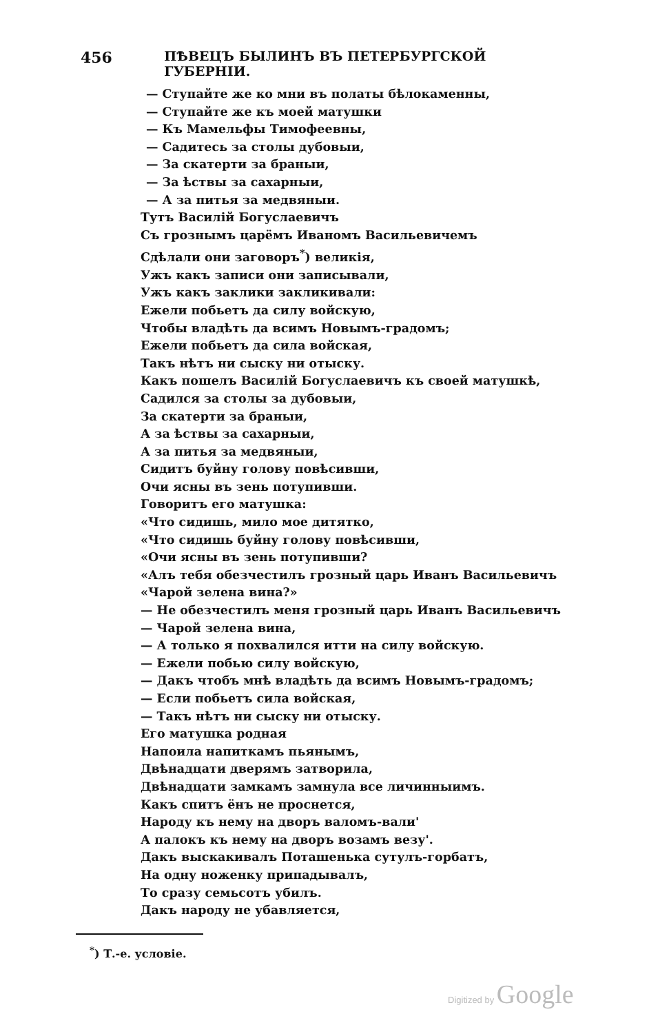456
ПѢВЕЦЪ БЫЛИНЪ ВЪ ПЕТЕРБУРГСКОЙ ГУБЕРНІИ.
— Ступайте же ко мни въ полаты бѣлокаменны,
— Ступайте же къ моей матушки
— Къ Мамельфы Тимофеевны,
— Садитесь за столы дубовыи,
— За скатерти за браныи,
— За ѣствы за сахарныи,
— А за питья за медвяныи.
Тутъ Василій Богуслаевичъ
Съ грознымъ царёмъ Иваномъ Васильевичемъ
Сдѣлали они заговоръ<sup>*</sup>) великія,
Ужъ какъ записи они записывали,
Ужъ какъ заклики закликивали:
Ежели побьетъ да силу войскую,
Чтобы владѣть да всимъ Новымъ-градомъ;
Ежели побьетъ да сила войская,
Такъ нѣтъ ни сыску ни отыску.
Какъ пошелъ Василій Богуслаевичъ къ своей матушкѣ,
Садился за столы за дубовыи,
За скатерти за браныи,
А за ѣствы за сахарныи,
А за питья за медвяныи,
Сидитъ буйну голову повѣсивши,
Очи ясны въ зень потупивши.
Говоритъ его матушка:
«Что сидишь, мило мое дитятко,
«Что сидишь буйну голову повѣсивши,
«Очи ясны въ зень потупивши?
«Алъ тебя обезчестилъ грозный царь Иванъ Васильевичъ
«Чарой зелена вина?»
— Не обезчестилъ меня грозный царь Иванъ Васильевичъ
— Чарой зелена вина,
— А только я похвалился итти на силу войскую.
— Ежели побью силу войскую,
— Дакъ чтобъ мнѣ владѣть да всимъ Новымъ-градомъ;
— Если побьетъ сила войская,
— Такъ нѣтъ ни сыску ни отыску.
Его матушка родная
Напоила напиткамъ пьянымъ,
Двѣнадцати дверямъ затворила,
Двѣнадцати замкамъ замнула все личинныимъ.
Какъ спитъ ёнъ не проснется,
Народу къ нему на дворъ валомъ-вали'
А палокъ къ нему на дворъ возамъ везу'.
Дакъ выскакивалъ Поташенька сутулъ-горбатъ,
На одну ноженку припадывалъ,
То сразу семьсотъ убилъ.
Дакъ народу не убавляется,
<sup>*</sup>) Т.-е. условіе.
Digitized by Google